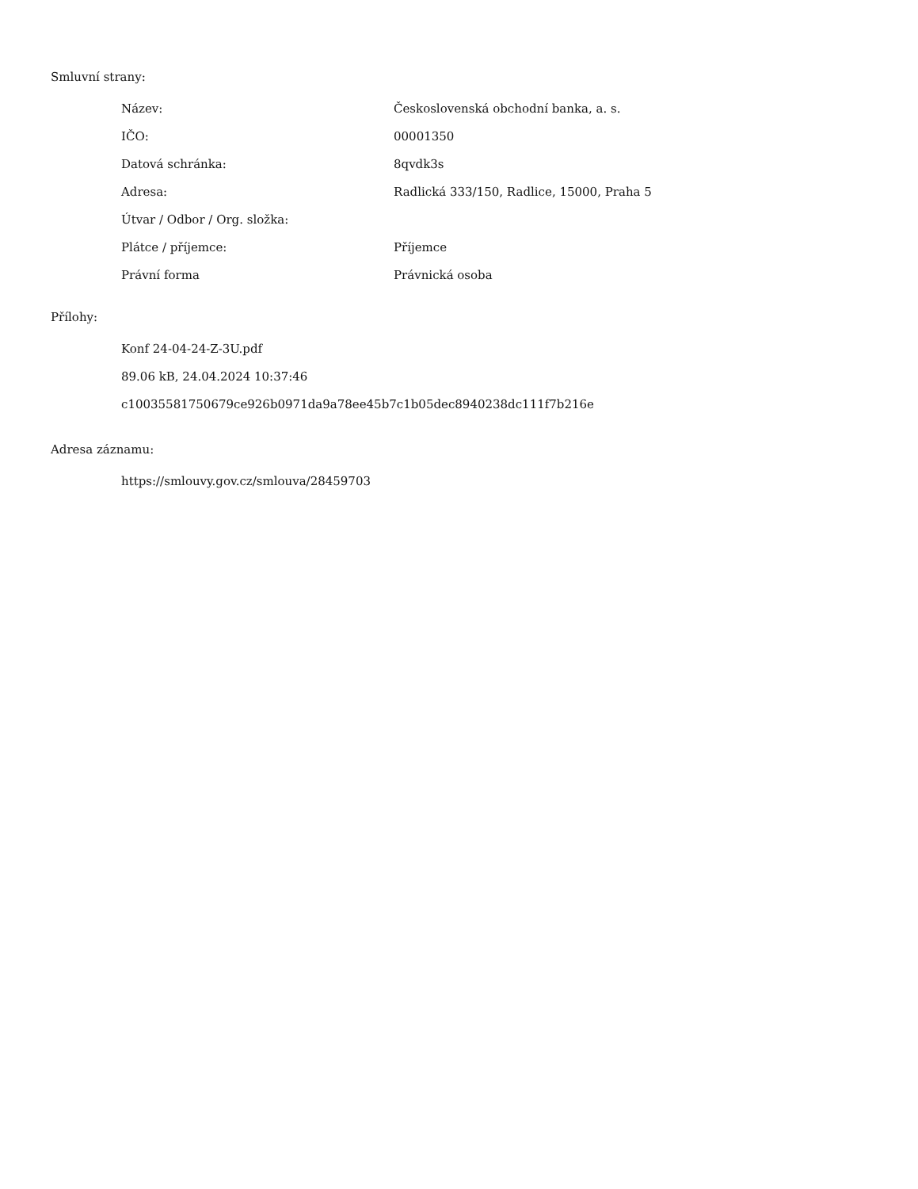Smluvní strany:
| Název: | Československá obchodní banka, a. s. |
| IČO: | 00001350 |
| Datová schránka: | 8qvdk3s |
| Adresa: | Radlická 333/150, Radlice, 15000, Praha 5 |
| Útvar / Odbor / Org. složka: | |
| Plátce / příjemce: | Příjemce |
| Právní forma | Právnická osoba |
Přílohy:
Konf 24-04-24-Z-3U.pdf
89.06 kB, 24.04.2024 10:37:46
c10035581750679ce926b0971da9a78ee45b7c1b05dec8940238dc111f7b216e
Adresa záznamu:
https://smlouvy.gov.cz/smlouva/28459703